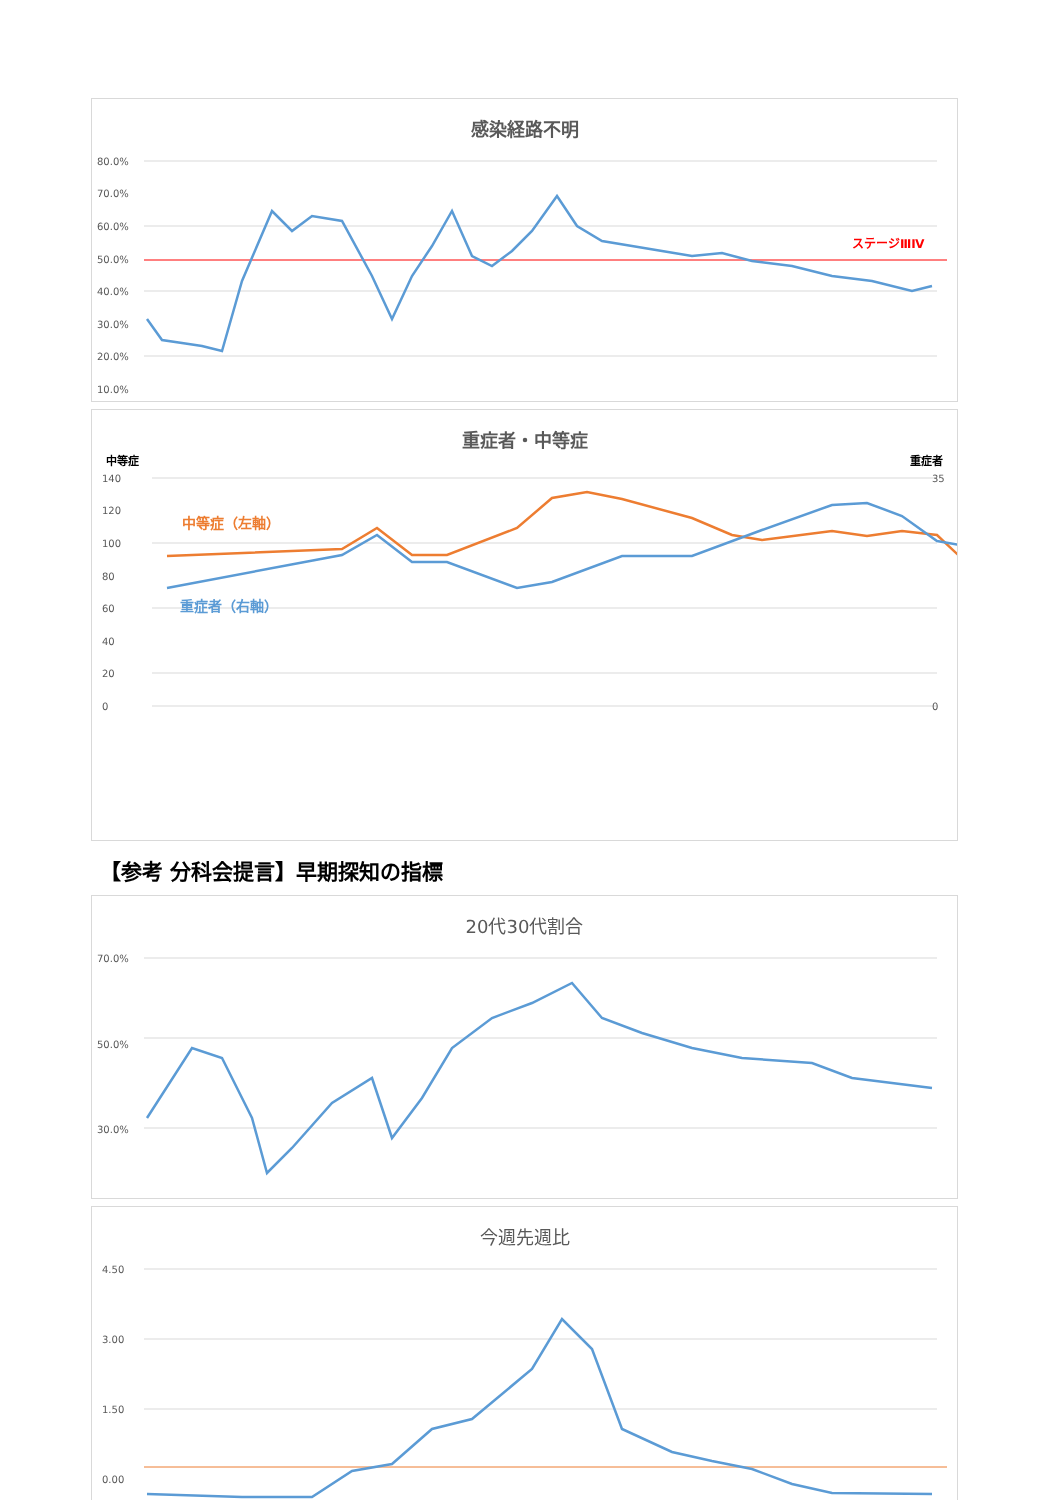感染経路不明
ステージⅢⅣ
80.0%
70.0%
60.0%
50.0%
40.0%
30.0%
20.0%
10.0%
重症者・中等症
中等症 重症者
140
120
100
80
60
40
20
0
35
0
中等症（左軸）
重症者（右軸）
【参考 分科会提言】早期探知の指標
20代30代割合
70.0%
50.0%
30.0%
今週先週比
4.50
3.00
1.50
0.00